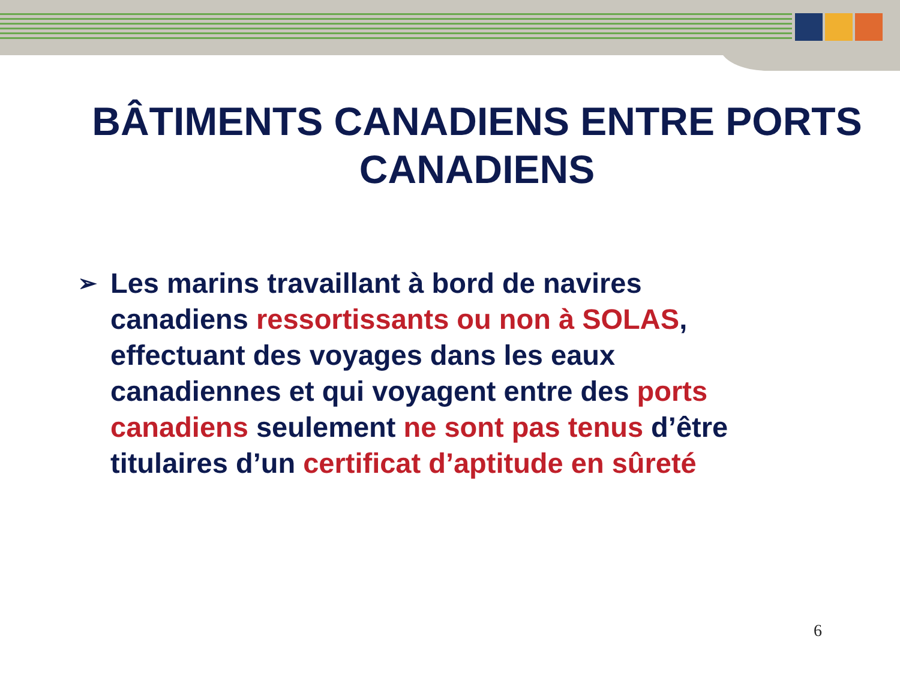BÂTIMENTS CANADIENS ENTRE PORTS CANADIENS
➢
Les marins travaillant à bord de navires canadiens ressortissants ou non à SOLAS, effectuant des voyages dans les eaux canadiennes et qui voyagent entre des ports canadiens seulement ne sont pas tenus d’être titulaires d’un certificat d’aptitude en sûreté
6